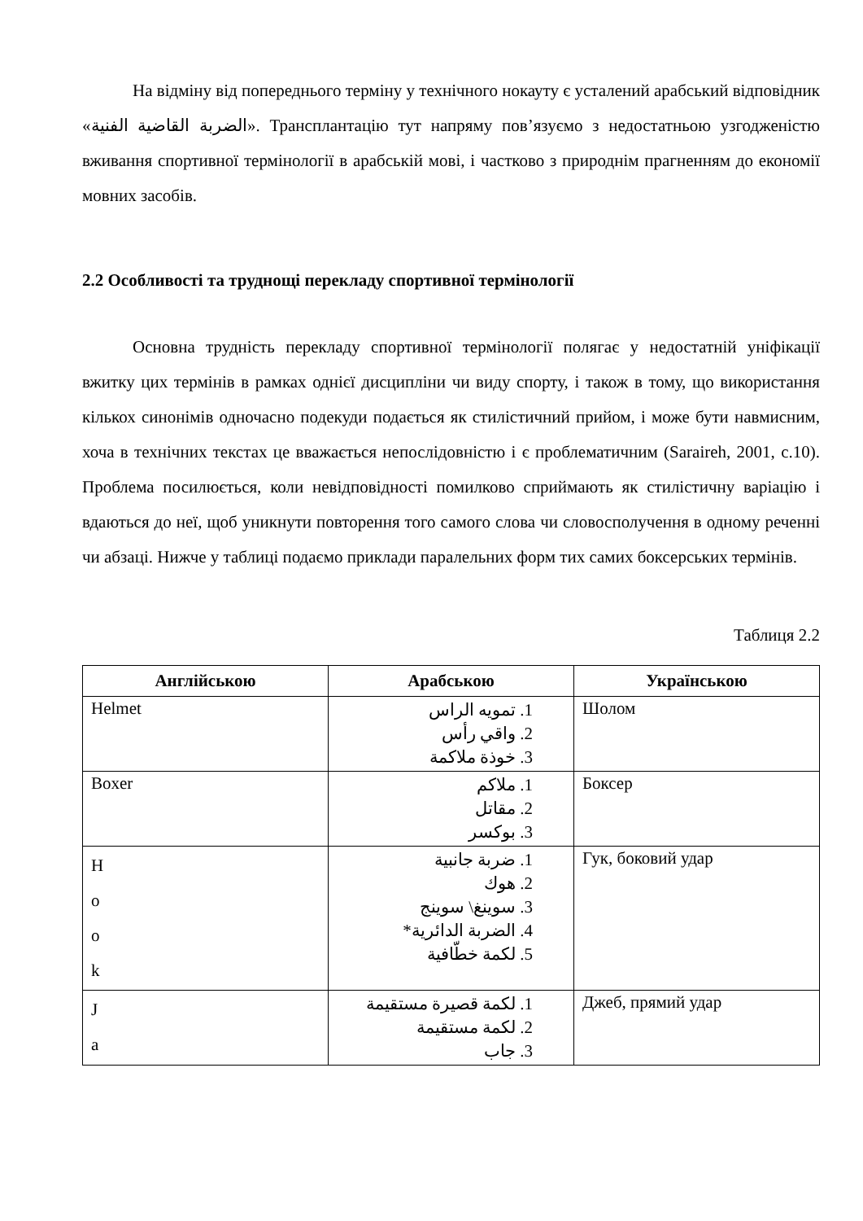На відміну від попереднього терміну у технічного нокауту є усталений арабський відповідник «الضربة القاضية الفنية». Трансплантацію тут напряму пов’язуємо з недостатньою узгодженістю вживання спортивної термінології в арабській мові, і частково з природнім прагненням до економії мовних засобів.
2.2 Особливості та труднощі перекладу спортивної термінології
Основна трудність перекладу спортивної термінології полягає у недостатній уніфікації вжитку цих термінів в рамках однієї дисципліни чи виду спорту, і також в тому, що використання кількох синонімів одночасно подекуди подається як стилістичний прийом, і може бути навмисним, хоча в технічних текстах це вважається непослідовністю і є проблематичним (Saraireh, 2001, с.10). Проблема посилюється, коли невідповідності помилково сприймають як стилістичну варіацію і вдаються до неї, щоб уникнути повторення того самого слова чи словосполучення в одному реченні чи абзаці. Нижче у таблиці подаємо приклади паралельних форм тих самих боксерських термінів.
Таблиця 2.2
| Англійською | Арабською | Українською |
| --- | --- | --- |
| Helmet | 1. تمويه الراس 2. واقي رأس 3. خوذة ملاكمة | Шолом |
| Boxer | 1. ملاكم 2. مقاتل 3. بوكسر | Боксер |
| H o o k | 1. ضربة جانبية 2. هوك 3. سوينغ\ سوينج 4. الضربة الدائرية* 5. لكمة خطّافية | Гук, боковий удар |
| J a | 1. لكمة قصيرة مستقيمة 2. لكمة مستقيمة 3. جاب | Джеб, прямий удар |